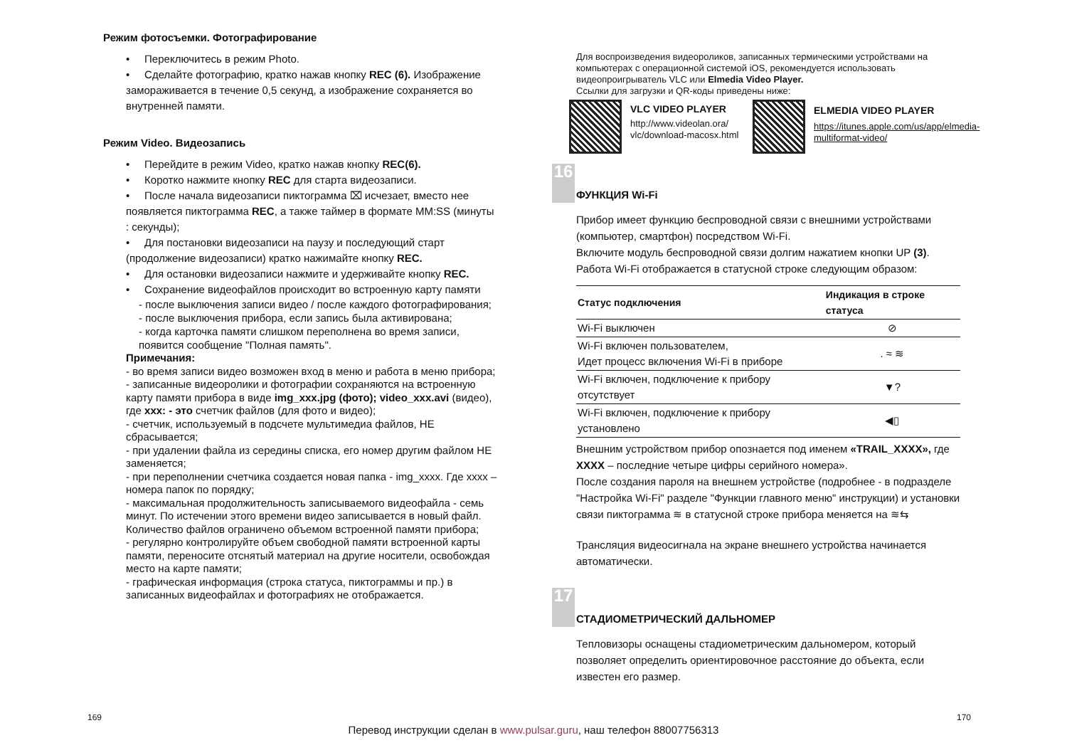Режим фотосъемки. Фотографирование
• Переключитесь в режим Photo.
• Сделайте фотографию, кратко нажав кнопку REC (6). Изображение замораживается в течение 0,5 секунд, а изображение сохраняется во внутренней памяти.
Режим Video. Видеозапись
• Перейдите в режим Video, кратко нажав кнопку REC(6).
• Коротко нажмите кнопку REC для старта видеозаписи.
• После начала видеозаписи пиктограмма ⌧ исчезает, вместо нее появляется пиктограмма REC, а также таймер в формате MM:SS (минуты : секунды);
• Для постановки видеозаписи на паузу и последующий старт (продолжение видеозаписи) кратко нажимайте кнопку REC.
• Для остановки видеозаписи нажмите и удерживайте кнопку REC.
• Сохранение видеофайлов происходит во встроенную карту памяти
- после выключения записи видео / после каждого фотографирования;
- после выключения прибора, если запись была активирована;
- когда карточка памяти слишком переполнена во время записи, появится сообщение "Полная память".
Примечания:
- во время записи видео возможен вход в меню и работа в меню прибора;
- записанные видеоролики и фотографии сохраняются на встроенную карту памяти прибора в виде img_xxx.jpg (фото); video_xxx.avi (видео), где xxx: - это счетчик файлов (для фото и видео);
- счетчик, используемый в подсчете мультимедиа файлов, НЕ сбрасывается;
- при удалении файла из середины списка, его номер другим файлом НЕ заменяется;
- при переполнении счетчика создается новая папка - img_xxxx. Где xxxx – номера папок по порядку;
- максимальная продолжительность записываемого видеофайла - семь минут. По истечении этого времени видео записывается в новый файл. Количество файлов ограничено объемом встроенной памяти прибора;
- регулярно контролируйте объем свободной памяти встроенной карты памяти, переносите отснятый материал на другие носители, освобождая место на карте памяти;
- графическая информация (строка статуса, пиктограммы и пр.) в записанных видеофайлах и фотографиях не отображается.
Для воспроизведения видеороликов, записанных термическими устройствами на компьютерах с операционной системой iOS, рекомендуется использовать видеопроигрыватель VLC или Elmedia Video Player.
Ссылки для загрузки и QR-коды приведены ниже:
VLC VIDEO PLAYER
http://www.videolan.ora/ vlc/download-macosx.html
ELMEDIA VIDEO PLAYER
https://itunes.apple.com/us/app/elmedia-multiformat-video/
16
ФУНКЦИЯ Wi-Fi
Прибор имеет функцию беспроводной связи с внешними устройствами (компьютер, смартфон) посредством Wi-Fi.
Включите модуль беспроводной связи долгим нажатием кнопки UP (3). Работа Wi-Fi отображается в статусной строке следующим образом:
| Статус подключения | Индикация в строке статуса |
| --- | --- |
| Wi-Fi выключен | ⊘ |
| Wi-Fi включен пользователем, Идет процесс включения Wi-Fi в приборе | . ≈ ≋ |
| Wi-Fi включен, подключение к прибору отсутствует | ▼? |
| Wi-Fi включен, подключение к прибору установлено | ◀▯ |
Внешним устройством прибор опознается под именем «TRAIL_XXXX», где XXXX – последние четыре цифры серийного номера».
После создания пароля на внешнем устройстве (подробнее - в подразделе "Настройка Wi-Fi" разделе "Функции главного меню" инструкции) и установки связи пиктограмма ≋ в статусной строке прибора меняется на ≋⇆
Трансляция видеосигнала на экране внешнего устройства начинается автоматически.
17
СТАДИОМЕТРИЧЕСКИЙ ДАЛЬНОМЕР
Тепловизоры оснащены стадиометрическим дальномером, который позволяет определить ориентировочное расстояние до объекта, если известен его размер.
169 170
Перевод инструкции сделан в www.pulsar.guru, наш телефон 88007756313